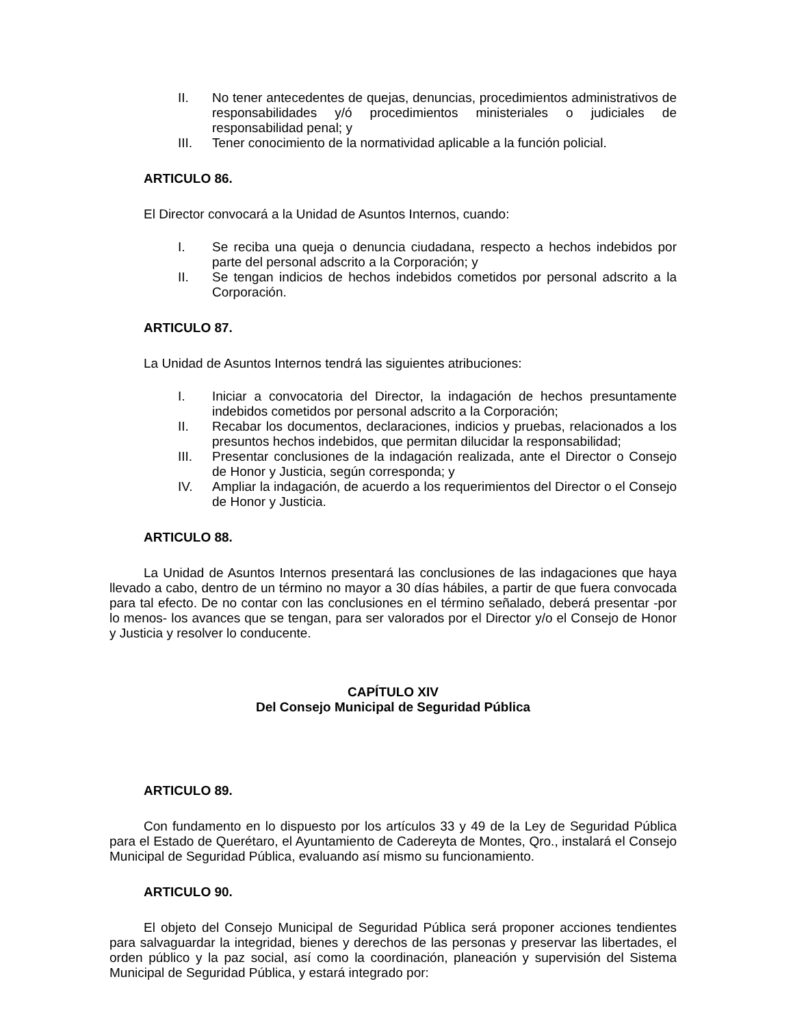II. No tener antecedentes de quejas, denuncias, procedimientos administrativos de responsabilidades y/ó procedimientos ministeriales o judiciales de responsabilidad penal; y
III. Tener conocimiento de la normatividad aplicable a la función policial.
ARTICULO 86.
El Director convocará a la Unidad de Asuntos Internos, cuando:
I. Se reciba una queja o denuncia ciudadana, respecto a hechos indebidos por parte del personal adscrito a la Corporación; y
II. Se tengan indicios de hechos indebidos cometidos por personal adscrito a la Corporación.
ARTICULO 87.
La Unidad de Asuntos Internos tendrá las siguientes atribuciones:
I. Iniciar a convocatoria del Director, la indagación de hechos presuntamente indebidos cometidos por personal adscrito a la Corporación;
II. Recabar los documentos, declaraciones, indicios y pruebas, relacionados a los presuntos hechos indebidos, que permitan dilucidar la responsabilidad;
III. Presentar conclusiones de la indagación realizada, ante el Director o Consejo de Honor y Justicia, según corresponda; y
IV. Ampliar la indagación, de acuerdo a los requerimientos del Director o el Consejo de Honor y Justicia.
ARTICULO 88.
La Unidad de Asuntos Internos presentará las conclusiones de las indagaciones que haya llevado a cabo, dentro de un término no mayor a 30 días hábiles, a partir de que fuera convocada para tal efecto. De no contar con las conclusiones en el término señalado, deberá presentar -por lo menos- los avances que se tengan, para ser valorados por el Director y/o el Consejo de Honor y Justicia y resolver lo conducente.
CAPÍTULO XIV
Del Consejo Municipal de Seguridad Pública
ARTICULO 89.
Con fundamento en lo dispuesto por los artículos 33 y 49 de la Ley de Seguridad Pública para el Estado de Querétaro, el Ayuntamiento de Cadereyta de Montes, Qro., instalará el Consejo Municipal de Seguridad Pública, evaluando así mismo su funcionamiento.
ARTICULO 90.
El objeto del Consejo Municipal de Seguridad Pública será proponer acciones tendientes para salvaguardar la integridad, bienes y derechos de las personas y preservar las libertades, el orden público y la paz social, así como la coordinación, planeación y supervisión del Sistema Municipal de Seguridad Pública, y estará integrado por: